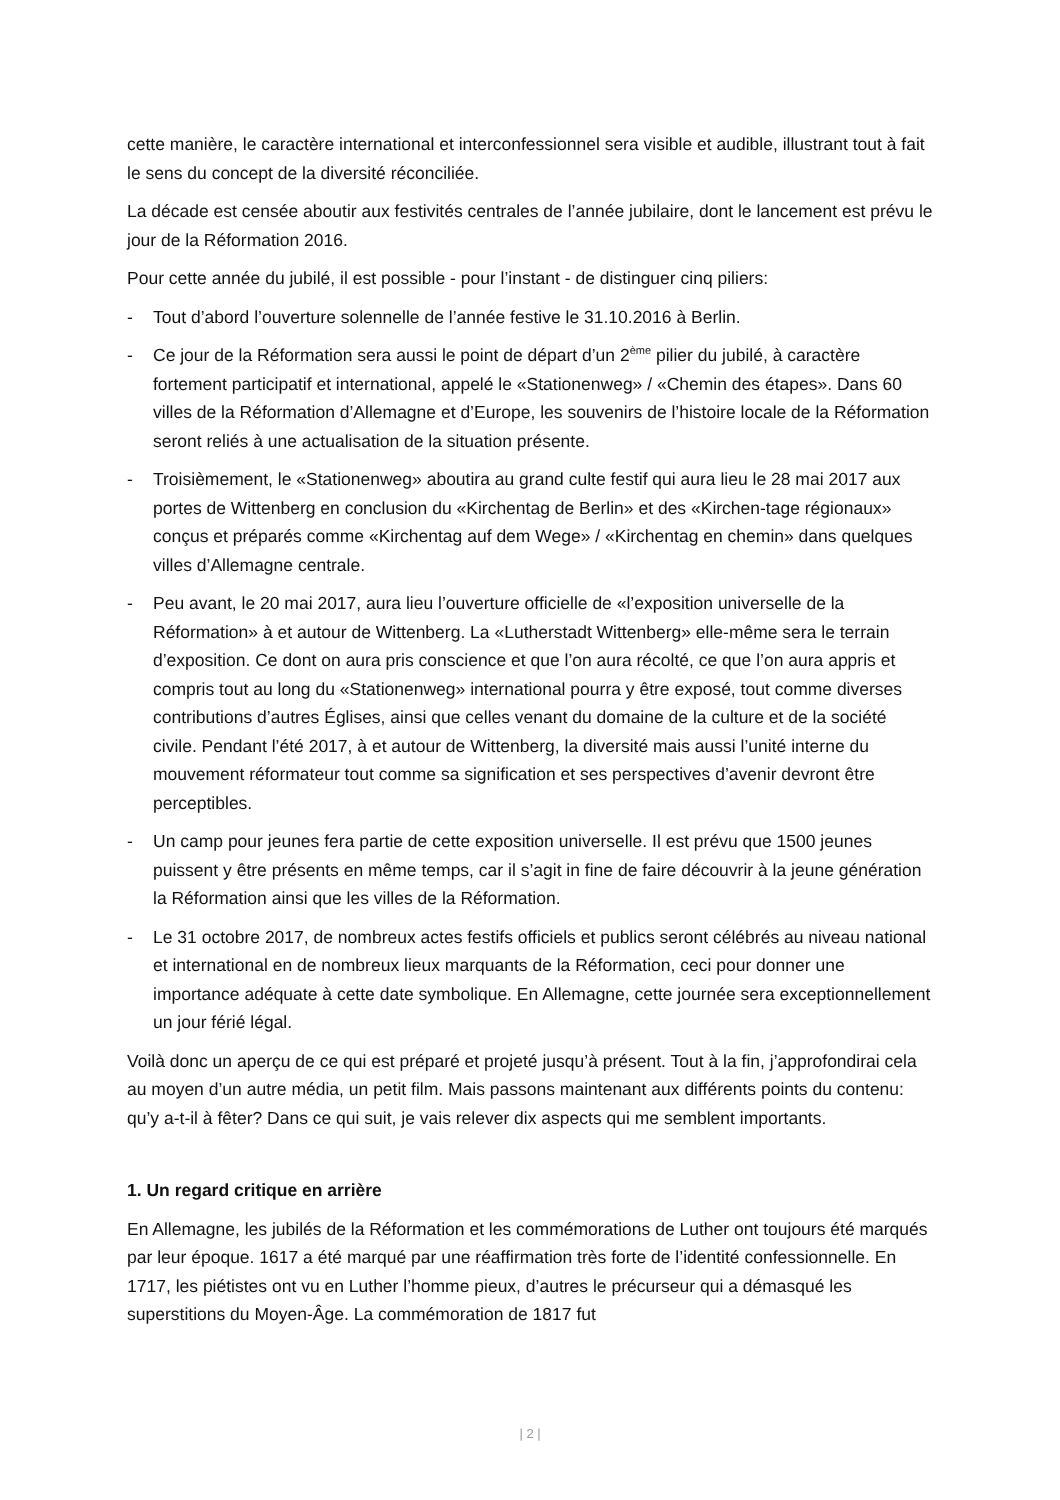cette manière, le caractère international et interconfessionnel sera visible et audible, illustrant tout à fait le sens du concept de la diversité réconciliée.
La décade est censée aboutir aux festivités centrales de l’année jubilaire, dont le lancement est prévu le jour de la Réformation 2016.
Pour cette année du jubilé, il est possible - pour l’instant - de distinguer cinq piliers:
- Tout d’abord l’ouverture solennelle de l’année festive le 31.10.2016 à Berlin.
- Ce jour de la Réformation sera aussi le point de départ d’un 2<sup>ème</sup> pilier du jubilé, à caractère fortement participatif et international, appelé le «Stationenweg» / «Chemin des étapes». Dans 60 villes de la Réformation d’Allemagne et d’Europe, les souvenirs de l’histoire locale de la Réformation seront reliés à une actualisation de la situation présente.
- Troisièmement, le «Stationenweg» aboutira au grand culte festif qui aura lieu le 28 mai 2017 aux portes de Wittenberg en conclusion du «Kirchentag de Berlin» et des «Kirchen-tage régionaux» conçus et préparés comme «Kirchentag auf dem Wege» / «Kirchentag en chemin» dans quelques villes d’Allemagne centrale.
- Peu avant, le 20 mai 2017, aura lieu l’ouverture officielle de «l’exposition universelle de la Réformation» à et autour de Wittenberg. La «Lutherstadt Wittenberg» elle-même sera le terrain d’exposition. Ce dont on aura pris conscience et que l’on aura récolté, ce que l’on aura appris et compris tout au long du «Stationenweg» international pourra y être exposé, tout comme diverses contributions d’autres Églises, ainsi que celles venant du domaine de la culture et de la société civile. Pendant l’été 2017, à et autour de Wittenberg, la diversité mais aussi l’unité interne du mouvement réformateur tout comme sa signification et ses perspectives d’avenir devront être perceptibles.
- Un camp pour jeunes fera partie de cette exposition universelle. Il est prévu que 1500 jeunes puissent y être présents en même temps, car il s’agit in fine de faire découvrir à la jeune génération la Réformation ainsi que les villes de la Réformation.
- Le 31 octobre 2017, de nombreux actes festifs officiels et publics seront célébrés au niveau national et international en de nombreux lieux marquants de la Réformation, ceci pour donner une importance adéquate à cette date symbolique. En Allemagne, cette journée sera exceptionnellement un jour férié légal.
Voilà donc un aperçu de ce qui est préparé et projeté jusqu’à présent. Tout à la fin, j’approfondirai cela au moyen d’un autre média, un petit film. Mais passons maintenant aux différents points du contenu: qu’y a-t-il à fêter? Dans ce qui suit, je vais relever dix aspects qui me semblent importants.
1. Un regard critique en arrière
En Allemagne, les jubilés de la Réformation et les commémorations de Luther ont toujours été marqués par leur époque. 1617 a été marqué par une réaffirmation très forte de l’identité confessionnelle. En 1717, les piétistes ont vu en Luther l’homme pieux, d’autres le précurseur qui a démasqué les superstitions du Moyen-Âge. La commémoration de 1817 fut
| 2 |